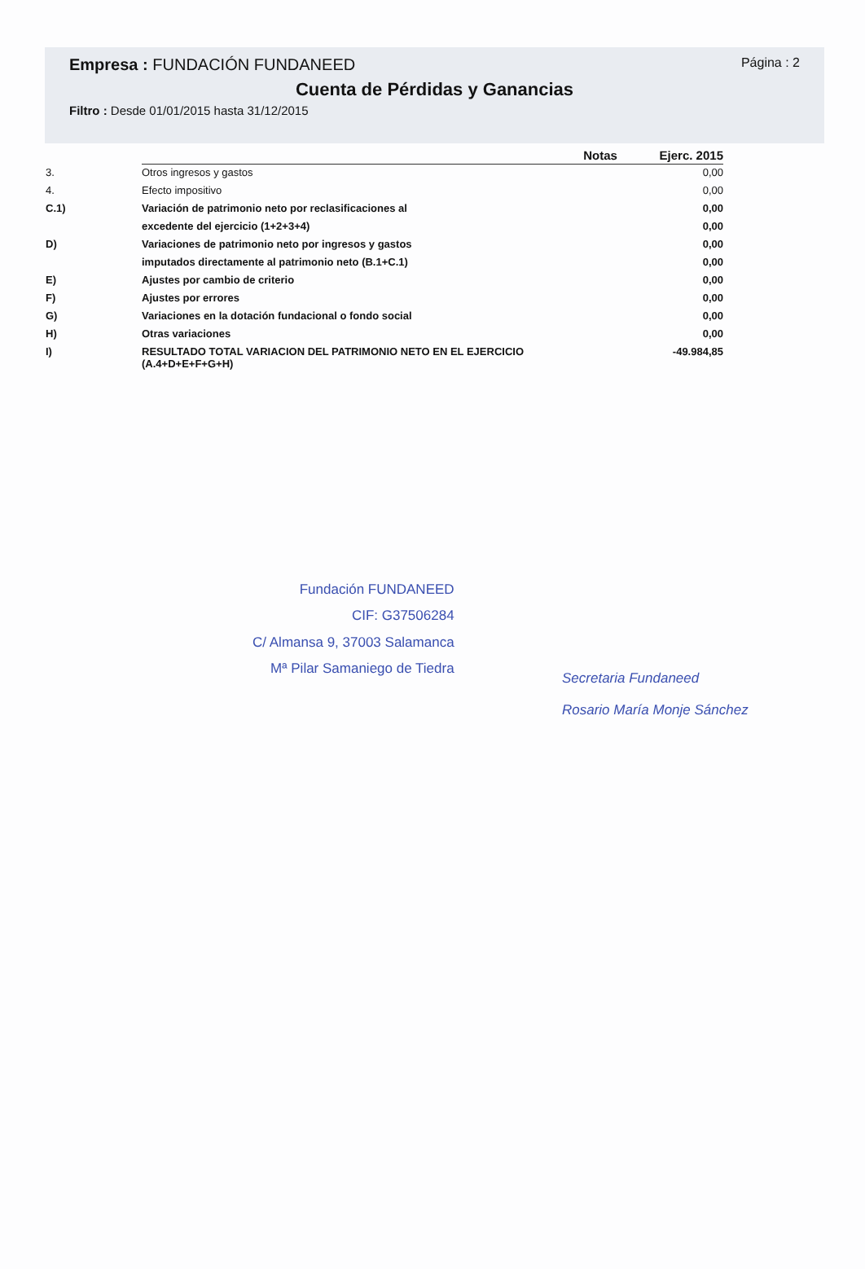Empresa : FUNDACIÓN FUNDANEED
Página : 2
Cuenta de Pérdidas y Ganancias
Filtro : Desde 01/01/2015 hasta 31/12/2015
| | | Notas | Ejerc. 2015 |
| --- | --- | --- | --- |
| 3. | Otros ingresos y gastos | | 0,00 |
| 4. | Efecto impositivo | | 0,00 |
| C.1) | Variación de patrimonio neto por reclasificaciones al | | 0,00 |
| | excedente del ejercicio (1+2+3+4) | | 0,00 |
| D) | Variaciones de patrimonio neto por ingresos y gastos | | 0,00 |
| | imputados directamente al patrimonio neto (B.1+C.1) | | 0,00 |
| E) | Ajustes por cambio de criterio | | 0,00 |
| F) | Ajustes por errores | | 0,00 |
| G) | Variaciones en la dotación fundacional o fondo social | | 0,00 |
| H) | Otras variaciones | | 0,00 |
| I) | RESULTADO TOTAL VARIACION DEL PATRIMONIO NETO EN EL EJERCICIO (A.4+D+E+F+G+H) | | -49.984,85 |
Fundación FUNDANEED
CIF: G37506284
C/ Almansa 9, 37003 Salamanca
Mª Pilar Samaniego de Tiedra
Secretaria Fundaneed
Rosario María Monje Sánchez